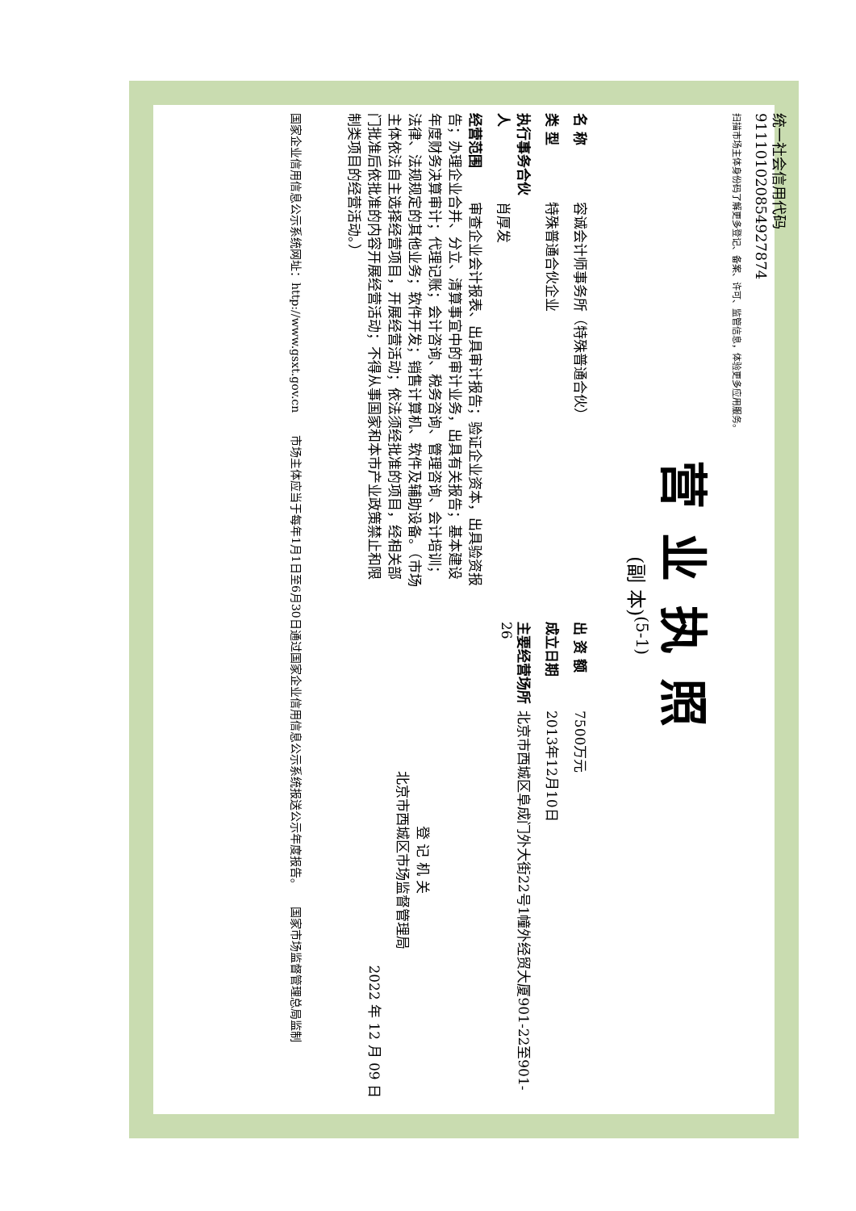统一社会信用代码
91110102085492787­4
扫描市场主体身份码了解更多登记、备案、许可、监管信息，体验更多应用服务。
营业执照
(副 本)<sup>(5-1)</sup>
名 称 容诚会计师事务所（特殊普通合伙）
类 型 特殊普通合伙企业
执行事务合伙人 肖厚发
经营范围 审查企业会计报表、出具审计报告；验证企业资本，出具验资报告；办理企业合并、分立、清算事宜中的审计业务，出具有关报告；基本建设年度财务决算审计；代理记账；会计咨询、税务咨询、管理咨询、会计培训；法律、法规规定的其他业务；软件开发；销售计算机、软件及辅助设备。（市场主体依法自主选择经营项目，开展经营活动；依法须经批准的项目，经相关部门批准后依批准的内容开展经营活动；不得从事国家和本市产业政策禁止和限制类项目的经营活动。）
出 资 额 7500万元
成立日期 2013年12月10日
主要经营场所 北京市西城区阜成门外大街22号1幢外经贸大厦901-22至901-26
登 记 机 关
北京市西城区市场监督管理局
2022 年 12 月 09 日
国家企业信用信息公示系统网址：http://www.gsxt.gov.cn　　市场主体应当于每年1月1日至6月30日通过国家企业信用信息公示系统报送公示年度报告。　　国家市场监督管理总局监制